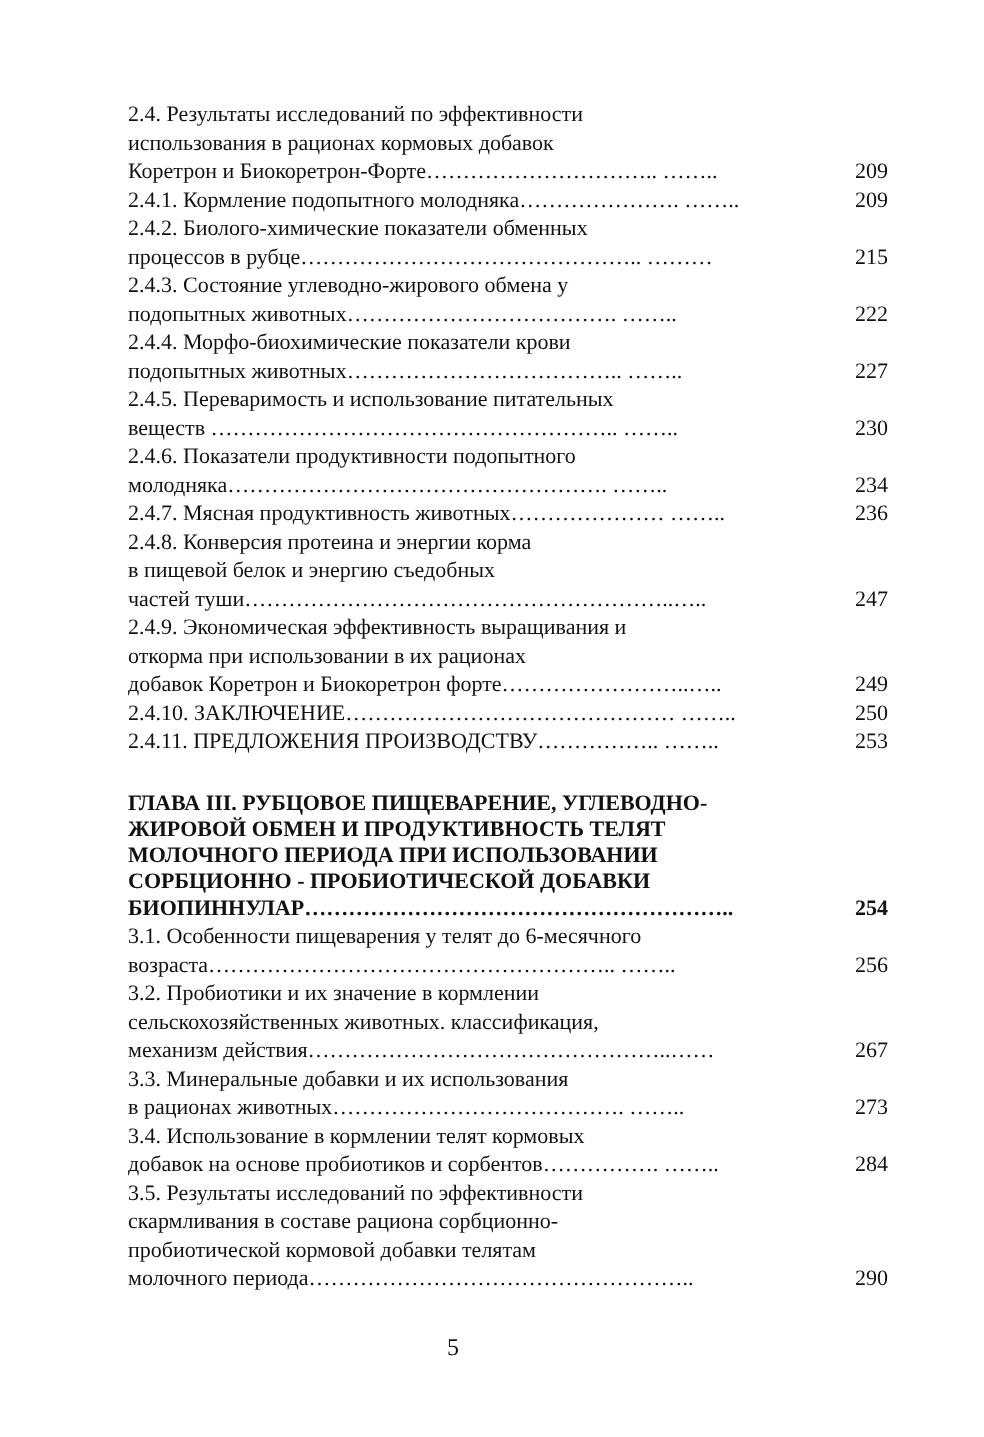2.4. Результаты исследований по эффективности
использования в рационах кормовых добавок
Коретрон и Биокоретрон-Форте………………………….. …….. 209
2.4.1. Кормление подопытного молодняка…………………. …….. 209
2.4.2. Биолого-химические показатели обменных
процессов в рубце……………………………………….. ……… 215
2.4.3. Состояние углеводно-жирового обмена у
подопытных животных………………………………. …….. 222
2.4.4. Морфо-биохимические показатели крови
подопытных животных……………………………….. …….. 227
2.4.5. Переваримость и использование питательных
веществ ……………………………………………….. …….. 230
2.4.6. Показатели продуктивности подопытного
молодняка……………………………………………. …….. 234
2.4.7. Мясная продуктивность животных………………… …….. 236
2.4.8. Конверсия протеина и энергии корма
в пищевой белок и энергию съедобных
частей туши…………………………………………………..….. 247
2.4.9. Экономическая эффективность выращивания и
откорма при использовании в их рационах
добавок Коретрон и Биокоретрон форте……………………..….. 249
2.4.10. ЗАКЛЮЧЕНИЕ……………………………………… …….. 250
2.4.11. ПРЕДЛОЖЕНИЯ ПРОИЗВОДСТВУ…………….. …….. 253
ГЛАВА III. РУБЦОВОЕ ПИЩЕВАРЕНИЕ, УГЛЕВОДНО-
ЖИРОВОЙ ОБМЕН И ПРОДУКТИВНОСТЬ ТЕЛЯТ
МОЛОЧНОГО ПЕРИОДА ПРИ ИСПОЛЬЗОВАНИИ
СОРБЦИОННО - ПРОБИОТИЧЕСКОЙ ДОБАВКИ
БИОПИННУЛАР………………………………………………….. 254
3.1. Особенности пищеварения у телят до 6-месячного
возраста……………………………………………….. …….. 256
3.2. Пробиотики и их значение в кормлении
сельскохозяйственных животных. классификация,
механизм действия…………………………………………..…… 267
3.3. Минеральные добавки и их использования
в рационах животных…………………………………. …….. 273
3.4. Использование в кормлении телят кормовых
добавок на основе пробиотиков и сорбентов……………. …….. 284
3.5. Результаты исследований по эффективности
скармливания в составе рациона сорбционно-
пробиотической кормовой добавки телятам
молочного периода…………………………………………….. 290
5